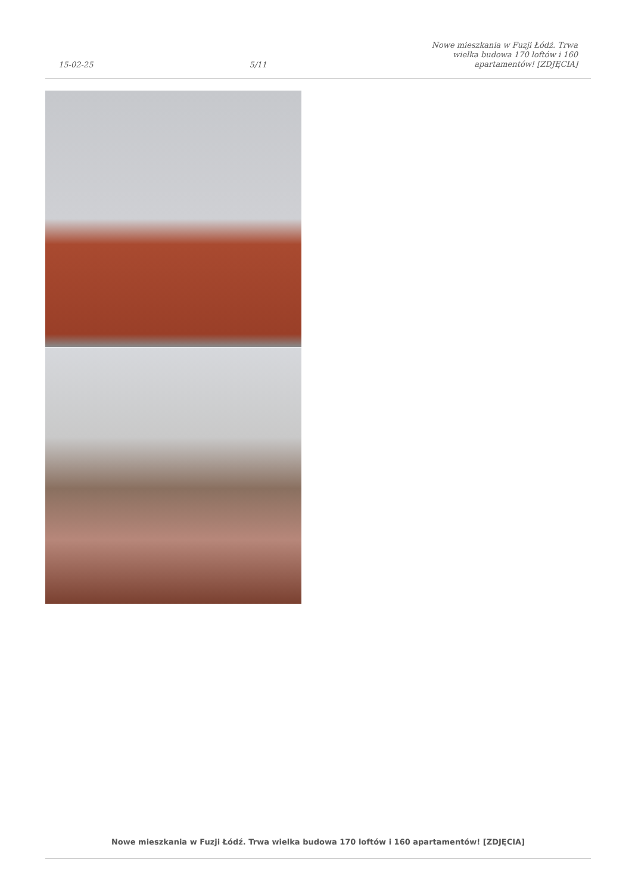15-02-25 5/11 Nowe mieszkania w Fuzji Łódź. Trwa wielka budowa 170 loftów i 160 apartamentów! [ZDJĘCIA]
Nowe mieszkania w Fuzji Łódź. Trwa wielka budowa 170 loftów i 160 apartamentów! [ZDJĘCIA]